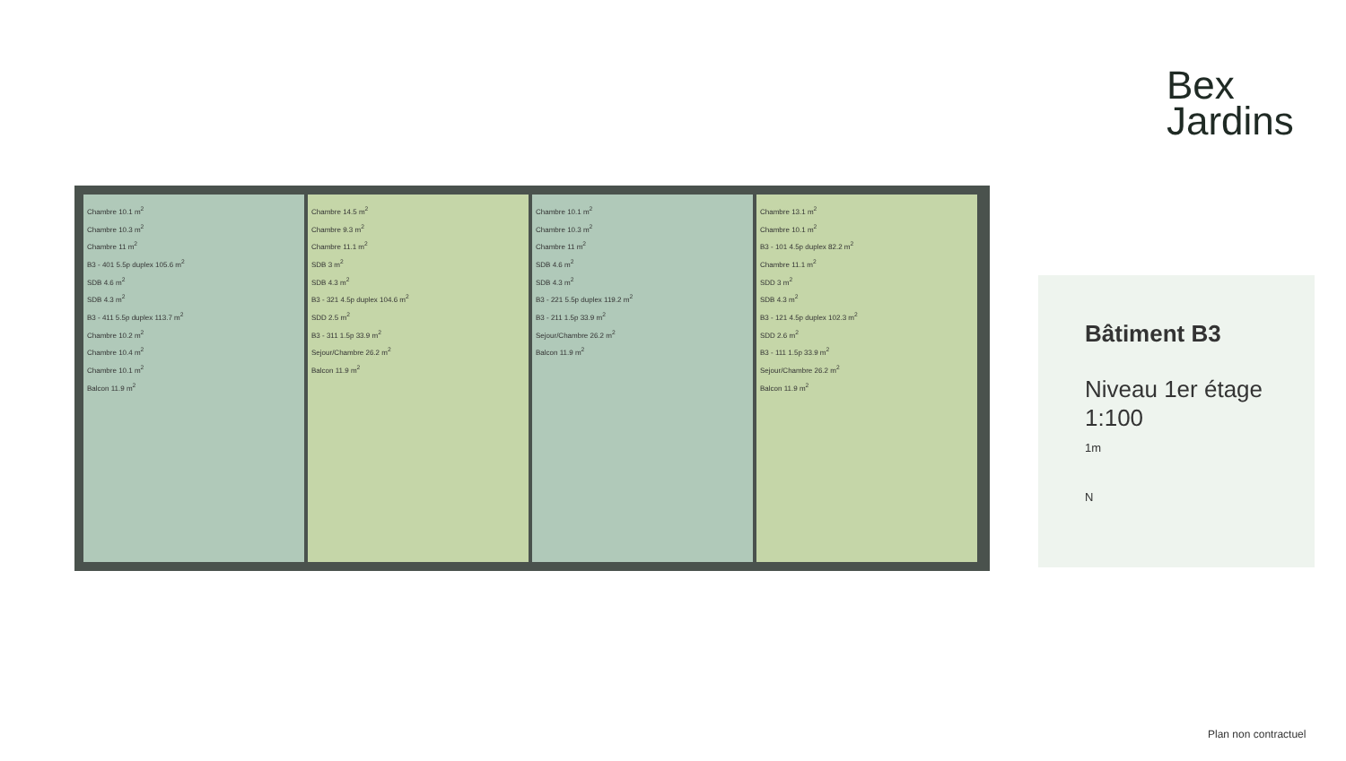Bex
Jardins
Chambre 10.1 m<sup>2</sup>
Chambre 10.3 m<sup>2</sup>
Chambre 11 m<sup>2</sup>
B3 - 401 5.5p duplex 105.6 m<sup>2</sup>
SDB 4.6 m<sup>2</sup>
SDB 4.3 m<sup>2</sup>
B3 - 411 5.5p duplex 113.7 m<sup>2</sup>
Chambre 10.2 m<sup>2</sup>
Chambre 10.4 m<sup>2</sup>
Chambre 10.1 m<sup>2</sup>
Balcon 11.9 m<sup>2</sup>
Chambre 14.5 m<sup>2</sup>
Chambre 9.3 m<sup>2</sup>
Chambre 11.1 m<sup>2</sup>
SDB 3 m<sup>2</sup>
SDB 4.3 m<sup>2</sup>
B3 - 321 4.5p duplex 104.6 m<sup>2</sup>
SDD 2.5 m<sup>2</sup>
B3 - 311 1.5p 33.9 m<sup>2</sup>
Sejour/Chambre 26.2 m<sup>2</sup>
Balcon 11.9 m<sup>2</sup>
Chambre 10.1 m<sup>2</sup>
Chambre 10.3 m<sup>2</sup>
Chambre 11 m<sup>2</sup>
SDB 4.6 m<sup>2</sup>
SDB 4.3 m<sup>2</sup>
B3 - 221 5.5p duplex 119.2 m<sup>2</sup>
B3 - 211 1.5p 33.9 m<sup>2</sup>
Sejour/Chambre 26.2 m<sup>2</sup>
Balcon 11.9 m<sup>2</sup>
Chambre 13.1 m<sup>2</sup>
Chambre 10.1 m<sup>2</sup>
B3 - 101 4.5p duplex 82.2 m<sup>2</sup>
Chambre 11.1 m<sup>2</sup>
SDD 3 m<sup>2</sup>
SDB 4.3 m<sup>2</sup>
B3 - 121 4.5p duplex 102.3 m<sup>2</sup>
SDD 2.6 m<sup>2</sup>
B3 - 111 1.5p 33.9 m<sup>2</sup>
Sejour/Chambre 26.2 m<sup>2</sup>
Balcon 11.9 m<sup>2</sup>
Bâtiment B3
Niveau 1er étage
1:100
1m
N
Plan non contractuel